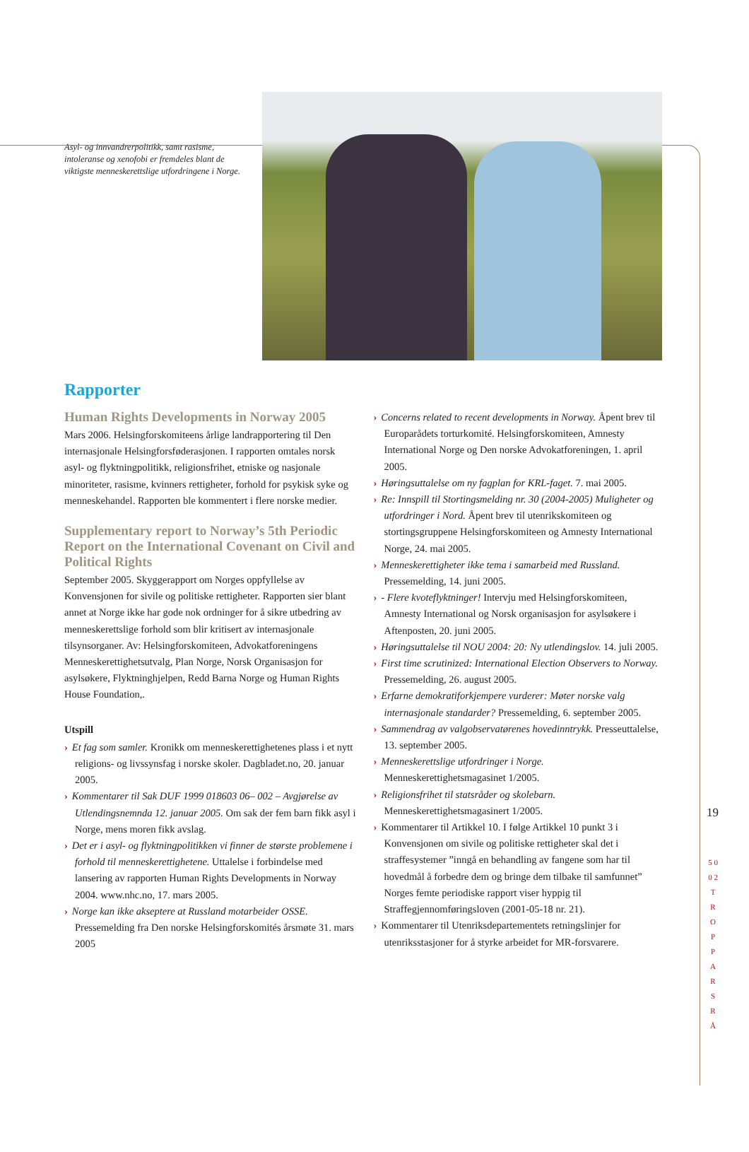Asyl- og innvandrerpolitikk, samt rasisme, intoleranse og xenofobi er fremdeles blant de viktigste menneskerettslige utfordringene i Norge.
Rapporter
Human Rights Developments in Norway 2005
Mars 2006. Helsingforskomiteens årlige landrapportering til Den internasjonale Helsingforsføderasjonen. I rapporten omtales norsk asyl- og flyktningpolitikk, religionsfrihet, etniske og nasjonale minoriteter, rasisme, kvinners rettigheter, forhold for psykisk syke og menneskehandel. Rapporten ble kommentert i flere norske medier.
Supplementary report to Norway’s 5th Periodic Report on the International Covenant on Civil and Political Rights
September 2005. Skyggerapport om Norges oppfyllelse av Konvensjonen for sivile og politiske rettigheter. Rapporten sier blant annet at Norge ikke har gode nok ordninger for å sikre utbedring av menneskerettslige forhold som blir kritisert av internasjonale tilsynsorganer. Av: Helsingforskomiteen, Advokatforeningens Menneskerettighetsutvalg, Plan Norge, Norsk Organisasjon for asylsøkere, Flyktninghjelpen, Redd Barna Norge og Human Rights House Foundation,.
Utspill
› Et fag som samler. Kronikk om menneskerettighetenes plass i et nytt religions- og livssynsfag i norske skoler. Dagbladet.no, 20. januar 2005.
› Kommentarer til Sak DUF 1999 018603 06– 002 – Avgjørelse av Utlendingsnemnda 12. januar 2005. Om sak der fem barn fikk asyl i Norge, mens moren fikk avslag.
› Det er i asyl- og flyktningpolitikken vi finner de største problemene i forhold til menneskerettighetene. Uttalelse i forbindelse med lansering av rapporten Human Rights Developments in Norway 2004. www.nhc.no, 17. mars 2005.
› Norge kan ikke akseptere at Russland motarbeider OSSE. Pressemelding fra Den norske Helsingforskomités årsmøte 31. mars 2005
› Concerns related to recent developments in Norway. Åpent brev til Europarådets torturkomité. Helsingforskomiteen, Amnesty International Norge og Den norske Advokatforeningen, 1. april 2005.
› Høringsuttalelse om ny fagplan for KRL-faget. 7. mai 2005.
› Re: Innspill til Stortingsmelding nr. 30 (2004-2005) Muligheter og utfordringer i Nord. Åpent brev til utenrikskomiteen og stortingsgruppene Helsingforskomiteen og Amnesty International Norge, 24. mai 2005.
› Menneskerettigheter ikke tema i samarbeid med Russland. Pressemelding, 14. juni 2005.
› - Flere kvoteflyktninger! Intervju med Helsingforskomiteen, Amnesty International og Norsk organisasjon for asylsøkere i Aftenposten, 20. juni 2005.
› Høringsuttalelse til NOU 2004: 20: Ny utlendingslov. 14. juli 2005.
› First time scrutinized: International Election Observers to Norway. Pressemelding, 26. august 2005.
› Erfarne demokratiforkjempere vurderer: Møter norske valg internasjonale standarder? Pressemelding, 6. september 2005.
› Sammendrag av valgobservatørenes hovedinntrykk. Presseuttalelse, 13. september 2005.
› Menneskerettslige utfordringer i Norge. Menneskerettighetsmagasinet 1/2005.
› Religionsfrihet til statsråder og skolebarn. Menneskerettighetsmagasinert 1/2005.
› Kommentarer til Artikkel 10. I følge Artikkel 10 punkt 3 i Konvensjonen om sivile og politiske rettigheter skal det i straffesystemer ”inngå en behandling av fangene som har til hovedmål å forbedre dem og bringe dem tilbake til samfunnet” Norges femte periodiske rapport viser hyppig til Straffegjennomføringsloven (2001-05-18 nr. 21).
› Kommentarer til Utenriksdepartementets retningslinjer for utenriksstasjoner for å styrke arbeidet for MR-forsvarere.
19
5 0 0 2 T R O P P A R S R Å